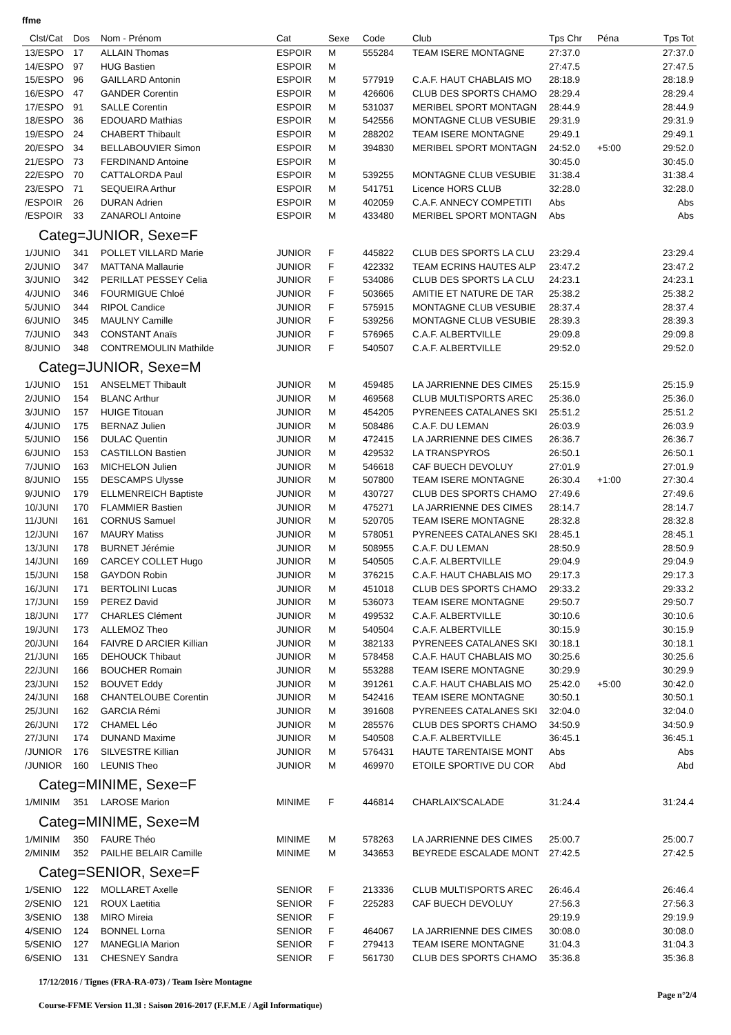ffme
| Clst/Cat | Dos | Nom - Prénom | Cat | Sexe | Code | Club | Tps Chr | Péna | Tps Tot |
| --- | --- | --- | --- | --- | --- | --- | --- | --- | --- |
| 13/ESPO | 17 | ALLAIN Thomas | ESPOIR | M | 555284 | TEAM ISERE MONTAGNE | 27:37.0 | | 27:37.0 |
| 14/ESPO | 97 | HUG Bastien | ESPOIR | M | | | 27:47.5 | | 27:47.5 |
| 15/ESPO | 96 | GAILLARD Antonin | ESPOIR | M | 577919 | C.A.F. HAUT CHABLAIS MO | 28:18.9 | | 28:18.9 |
| 16/ESPO | 47 | GANDER Corentin | ESPOIR | M | 426606 | CLUB DES SPORTS CHAMO | 28:29.4 | | 28:29.4 |
| 17/ESPO | 91 | SALLE Corentin | ESPOIR | M | 531037 | MERIBEL SPORT MONTAGN | 28:44.9 | | 28:44.9 |
| 18/ESPO | 36 | EDOUARD Mathias | ESPOIR | M | 542556 | MONTAGNE CLUB VESUBIE | 29:31.9 | | 29:31.9 |
| 19/ESPO | 24 | CHABERT Thibault | ESPOIR | M | 288202 | TEAM ISERE MONTAGNE | 29:49.1 | | 29:49.1 |
| 20/ESPO | 34 | BELLABOUVIER Simon | ESPOIR | M | 394830 | MERIBEL SPORT MONTAGN | 24:52.0 | +5:00 | 29:52.0 |
| 21/ESPO | 73 | FERDINAND Antoine | ESPOIR | M | | | 30:45.0 | | 30:45.0 |
| 22/ESPO | 70 | CATTALORDA Paul | ESPOIR | M | 539255 | MONTAGNE CLUB VESUBIE | 31:38.4 | | 31:38.4 |
| 23/ESPO | 71 | SEQUEIRA Arthur | ESPOIR | M | 541751 | Licence HORS CLUB | 32:28.0 | | 32:28.0 |
| /ESPOIR | 26 | DURAN Adrien | ESPOIR | M | 402059 | C.A.F. ANNECY COMPETITI | Abs | | Abs |
| /ESPOIR | 33 | ZANAROLI Antoine | ESPOIR | M | 433480 | MERIBEL SPORT MONTAGN | Abs | | Abs |
| Categ=JUNIOR, Sexe=F | | | | | | | | | |
| 1/JUNIO | 341 | POLLET VILLARD Marie | JUNIOR | F | 445822 | CLUB DES SPORTS LA CLU | 23:29.4 | | 23:29.4 |
| 2/JUNIO | 347 | MATTANA Mallaurie | JUNIOR | F | 422332 | TEAM ECRINS HAUTES ALP | 23:47.2 | | 23:47.2 |
| 3/JUNIO | 342 | PERILLAT PESSEY Celia | JUNIOR | F | 534086 | CLUB DES SPORTS LA CLU | 24:23.1 | | 24:23.1 |
| 4/JUNIO | 346 | FOURMIGUE Chloé | JUNIOR | F | 503665 | AMITIE ET NATURE DE TAR | 25:38.2 | | 25:38.2 |
| 5/JUNIO | 344 | RIPOL Candice | JUNIOR | F | 575915 | MONTAGNE CLUB VESUBIE | 28:37.4 | | 28:37.4 |
| 6/JUNIO | 345 | MAULNY Camille | JUNIOR | F | 539256 | MONTAGNE CLUB VESUBIE | 28:39.3 | | 28:39.3 |
| 7/JUNIO | 343 | CONSTANT Anaïs | JUNIOR | F | 576965 | C.A.F. ALBERTVILLE | 29:09.8 | | 29:09.8 |
| 8/JUNIO | 348 | CONTREMOULIN Mathilde | JUNIOR | F | 540507 | C.A.F. ALBERTVILLE | 29:52.0 | | 29:52.0 |
| Categ=JUNIOR, Sexe=M | | | | | | | | | |
| 1/JUNIO | 151 | ANSELMET Thibault | JUNIOR | M | 459485 | LA JARRIENNE DES CIMES | 25:15.9 | | 25:15.9 |
| 2/JUNIO | 154 | BLANC Arthur | JUNIOR | M | 469568 | CLUB MULTISPORTS AREC | 25:36.0 | | 25:36.0 |
| 3/JUNIO | 157 | HUIGE Titouan | JUNIOR | M | 454205 | PYRENEES CATALANES SKI | 25:51.2 | | 25:51.2 |
| 4/JUNIO | 175 | BERNAZ Julien | JUNIOR | M | 508486 | C.A.F. DU LEMAN | 26:03.9 | | 26:03.9 |
| 5/JUNIO | 156 | DULAC Quentin | JUNIOR | M | 472415 | LA JARRIENNE DES CIMES | 26:36.7 | | 26:36.7 |
| 6/JUNIO | 153 | CASTILLON Bastien | JUNIOR | M | 429532 | LA TRANSPYROS | 26:50.1 | | 26:50.1 |
| 7/JUNIO | 163 | MICHELON Julien | JUNIOR | M | 546618 | CAF BUECH DEVOLUY | 27:01.9 | | 27:01.9 |
| 8/JUNIO | 155 | DESCAMPS Ulysse | JUNIOR | M | 507800 | TEAM ISERE MONTAGNE | 26:30.4 | +1:00 | 27:30.4 |
| 9/JUNIO | 179 | ELLMENREICH Baptiste | JUNIOR | M | 430727 | CLUB DES SPORTS CHAMO | 27:49.6 | | 27:49.6 |
| 10/JUNI | 170 | FLAMMIER Bastien | JUNIOR | M | 475271 | LA JARRIENNE DES CIMES | 28:14.7 | | 28:14.7 |
| 11/JUNI | 161 | CORNUS Samuel | JUNIOR | M | 520705 | TEAM ISERE MONTAGNE | 28:32.8 | | 28:32.8 |
| 12/JUNI | 167 | MAURY Matiss | JUNIOR | M | 578051 | PYRENEES CATALANES SKI | 28:45.1 | | 28:45.1 |
| 13/JUNI | 178 | BURNET Jérémie | JUNIOR | M | 508955 | C.A.F. DU LEMAN | 28:50.9 | | 28:50.9 |
| 14/JUNI | 169 | CARCEY COLLET Hugo | JUNIOR | M | 540505 | C.A.F. ALBERTVILLE | 29:04.9 | | 29:04.9 |
| 15/JUNI | 158 | GAYDON Robin | JUNIOR | M | 376215 | C.A.F. HAUT CHABLAIS MO | 29:17.3 | | 29:17.3 |
| 16/JUNI | 171 | BERTOLINI Lucas | JUNIOR | M | 451018 | CLUB DES SPORTS CHAMO | 29:33.2 | | 29:33.2 |
| 17/JUNI | 159 | PEREZ David | JUNIOR | M | 536073 | TEAM ISERE MONTAGNE | 29:50.7 | | 29:50.7 |
| 18/JUNI | 177 | CHARLES Clément | JUNIOR | M | 499532 | C.A.F. ALBERTVILLE | 30:10.6 | | 30:10.6 |
| 19/JUNI | 173 | ALLEMOZ Theo | JUNIOR | M | 540504 | C.A.F. ALBERTVILLE | 30:15.9 | | 30:15.9 |
| 20/JUNI | 164 | FAIVRE D ARCIER Killian | JUNIOR | M | 382133 | PYRENEES CATALANES SKI | 30:18.1 | | 30:18.1 |
| 21/JUNI | 165 | DEHOUCK Thibaut | JUNIOR | M | 578458 | C.A.F. HAUT CHABLAIS MO | 30:25.6 | | 30:25.6 |
| 22/JUNI | 166 | BOUCHER Romain | JUNIOR | M | 553288 | TEAM ISERE MONTAGNE | 30:29.9 | | 30:29.9 |
| 23/JUNI | 152 | BOUVET Eddy | JUNIOR | M | 391261 | C.A.F. HAUT CHABLAIS MO | 25:42.0 | +5:00 | 30:42.0 |
| 24/JUNI | 168 | CHANTELOUBE Corentin | JUNIOR | M | 542416 | TEAM ISERE MONTAGNE | 30:50.1 | | 30:50.1 |
| 25/JUNI | 162 | GARCIA Rémi | JUNIOR | M | 391608 | PYRENEES CATALANES SKI | 32:04.0 | | 32:04.0 |
| 26/JUNI | 172 | CHAMEL Léo | JUNIOR | M | 285576 | CLUB DES SPORTS CHAMO | 34:50.9 | | 34:50.9 |
| 27/JUNI | 174 | DUNAND Maxime | JUNIOR | M | 540508 | C.A.F. ALBERTVILLE | 36:45.1 | | 36:45.1 |
| /JUNIOR | 176 | SILVESTRE Killian | JUNIOR | M | 576431 | HAUTE TARENTAISE MONT | Abs | | Abs |
| /JUNIOR | 160 | LEUNIS Theo | JUNIOR | M | 469970 | ETOILE SPORTIVE DU COR | Abd | | Abd |
| Categ=MINIME, Sexe=F | | | | | | | | | |
| 1/MINIM | 351 | LAROSE Marion | MINIME | F | 446814 | CHARLAIX'SCALADE | 31:24.4 | | 31:24.4 |
| Categ=MINIME, Sexe=M | | | | | | | | | |
| 1/MINIM | 350 | FAURE Théo | MINIME | M | 578263 | LA JARRIENNE DES CIMES | 25:00.7 | | 25:00.7 |
| 2/MINIM | 352 | PAILHE BELAIR Camille | MINIME | M | 343653 | BEYREDE ESCALADE MONT | 27:42.5 | | 27:42.5 |
| Categ=SENIOR, Sexe=F | | | | | | | | | |
| 1/SENIO | 122 | MOLLARET Axelle | SENIOR | F | 213336 | CLUB MULTISPORTS AREC | 26:46.4 | | 26:46.4 |
| 2/SENIO | 121 | ROUX Laetitia | SENIOR | F | 225283 | CAF BUECH DEVOLUY | 27:56.3 | | 27:56.3 |
| 3/SENIO | 138 | MIRO Mireia | SENIOR | F | | | 29:19.9 | | 29:19.9 |
| 4/SENIO | 124 | BONNEL Lorna | SENIOR | F | 464067 | LA JARRIENNE DES CIMES | 30:08.0 | | 30:08.0 |
| 5/SENIO | 127 | MANEGLIA Marion | SENIOR | F | 279413 | TEAM ISERE MONTAGNE | 31:04.3 | | 31:04.3 |
| 6/SENIO | 131 | CHESNEY Sandra | SENIOR | F | 561730 | CLUB DES SPORTS CHAMO | 35:36.8 | | 35:36.8 |
17/12/2016 / Tignes (FRA-RA-073) / Team Isère Montagne
Page n°2/4
Course-FFME Version 11.3l : Saison 2016-2017 (F.F.M.E / Agil Informatique)